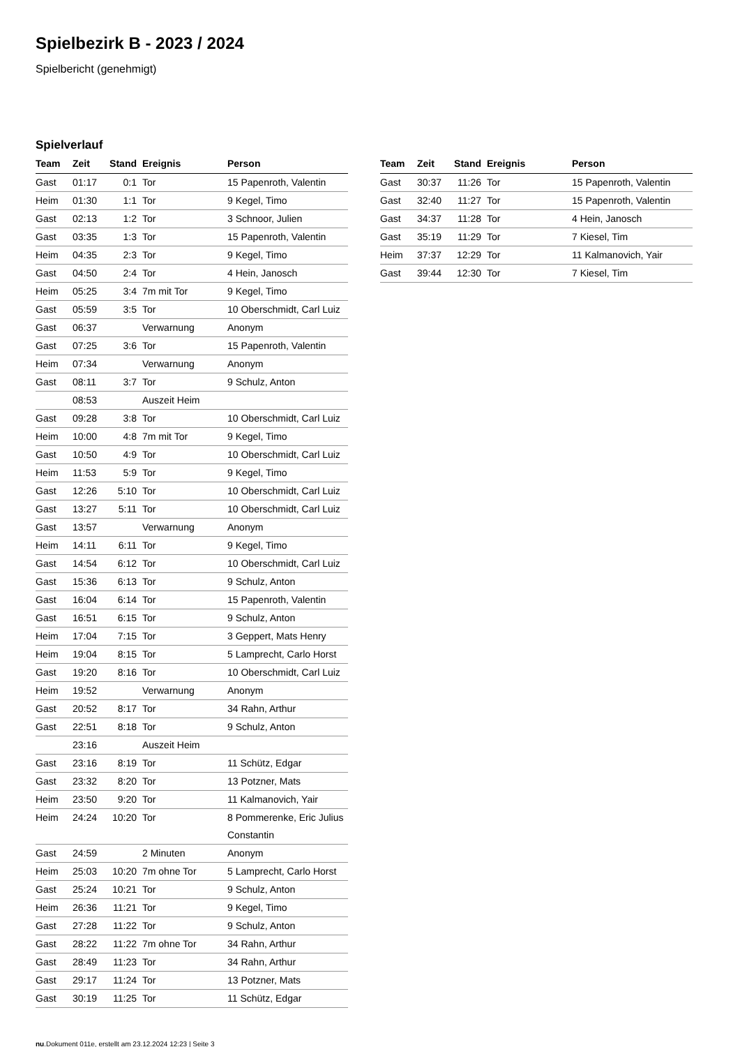Spielbezirk B - 2023 / 2024
Spielbericht (genehmigt)
Spielverlauf
| Team | Zeit | Stand | Ereignis | Person |
| --- | --- | --- | --- | --- |
| Gast | 01:17 | 0:1 | Tor | 15 Papenroth, Valentin |
| Heim | 01:30 | 1:1 | Tor | 9 Kegel, Timo |
| Gast | 02:13 | 1:2 | Tor | 3 Schnoor, Julien |
| Gast | 03:35 | 1:3 | Tor | 15 Papenroth, Valentin |
| Heim | 04:35 | 2:3 | Tor | 9 Kegel, Timo |
| Gast | 04:50 | 2:4 | Tor | 4 Hein, Janosch |
| Heim | 05:25 | 3:4 | 7m mit Tor | 9 Kegel, Timo |
| Gast | 05:59 | 3:5 | Tor | 10 Oberschmidt, Carl Luiz |
| Gast | 06:37 | | Verwarnung | Anonym |
| Gast | 07:25 | 3:6 | Tor | 15 Papenroth, Valentin |
| Heim | 07:34 | | Verwarnung | Anonym |
| Gast | 08:11 | 3:7 | Tor | 9 Schulz, Anton |
| | 08:53 | | Auszeit Heim | |
| Gast | 09:28 | 3:8 | Tor | 10 Oberschmidt, Carl Luiz |
| Heim | 10:00 | 4:8 | 7m mit Tor | 9 Kegel, Timo |
| Gast | 10:50 | 4:9 | Tor | 10 Oberschmidt, Carl Luiz |
| Heim | 11:53 | 5:9 | Tor | 9 Kegel, Timo |
| Gast | 12:26 | 5:10 | Tor | 10 Oberschmidt, Carl Luiz |
| Gast | 13:27 | 5:11 | Tor | 10 Oberschmidt, Carl Luiz |
| Gast | 13:57 | | Verwarnung | Anonym |
| Heim | 14:11 | 6:11 | Tor | 9 Kegel, Timo |
| Gast | 14:54 | 6:12 | Tor | 10 Oberschmidt, Carl Luiz |
| Gast | 15:36 | 6:13 | Tor | 9 Schulz, Anton |
| Gast | 16:04 | 6:14 | Tor | 15 Papenroth, Valentin |
| Gast | 16:51 | 6:15 | Tor | 9 Schulz, Anton |
| Heim | 17:04 | 7:15 | Tor | 3 Geppert, Mats Henry |
| Heim | 19:04 | 8:15 | Tor | 5 Lamprecht, Carlo Horst |
| Gast | 19:20 | 8:16 | Tor | 10 Oberschmidt, Carl Luiz |
| Heim | 19:52 | | Verwarnung | Anonym |
| Gast | 20:52 | 8:17 | Tor | 34 Rahn, Arthur |
| Gast | 22:51 | 8:18 | Tor | 9 Schulz, Anton |
| | 23:16 | | Auszeit Heim | |
| Gast | 23:16 | 8:19 | Tor | 11 Schütz, Edgar |
| Gast | 23:32 | 8:20 | Tor | 13 Potzner, Mats |
| Heim | 23:50 | 9:20 | Tor | 11 Kalmanovich, Yair |
| Heim | 24:24 | 10:20 | Tor | 8 Pommerenke, Eric Julius Constantin |
| Gast | 24:59 | | 2 Minuten | Anonym |
| Heim | 25:03 | 10:20 | 7m ohne Tor | 5 Lamprecht, Carlo Horst |
| Gast | 25:24 | 10:21 | Tor | 9 Schulz, Anton |
| Heim | 26:36 | 11:21 | Tor | 9 Kegel, Timo |
| Gast | 27:28 | 11:22 | Tor | 9 Schulz, Anton |
| Gast | 28:22 | 11:22 | 7m ohne Tor | 34 Rahn, Arthur |
| Gast | 28:49 | 11:23 | Tor | 34 Rahn, Arthur |
| Gast | 29:17 | 11:24 | Tor | 13 Potzner, Mats |
| Gast | 30:19 | 11:25 | Tor | 11 Schütz, Edgar |
| Team | Zeit | Stand | Ereignis | Person |
| --- | --- | --- | --- | --- |
| Gast | 30:37 | 11:26 | Tor | 15 Papenroth, Valentin |
| Gast | 32:40 | 11:27 | Tor | 15 Papenroth, Valentin |
| Gast | 34:37 | 11:28 | Tor | 4 Hein, Janosch |
| Gast | 35:19 | 11:29 | Tor | 7 Kiesel, Tim |
| Heim | 37:37 | 12:29 | Tor | 11 Kalmanovich, Yair |
| Gast | 39:44 | 12:30 | Tor | 7 Kiesel, Tim |
nu.Dokument 011e, erstellt am 23.12.2024 12:23 | Seite 3